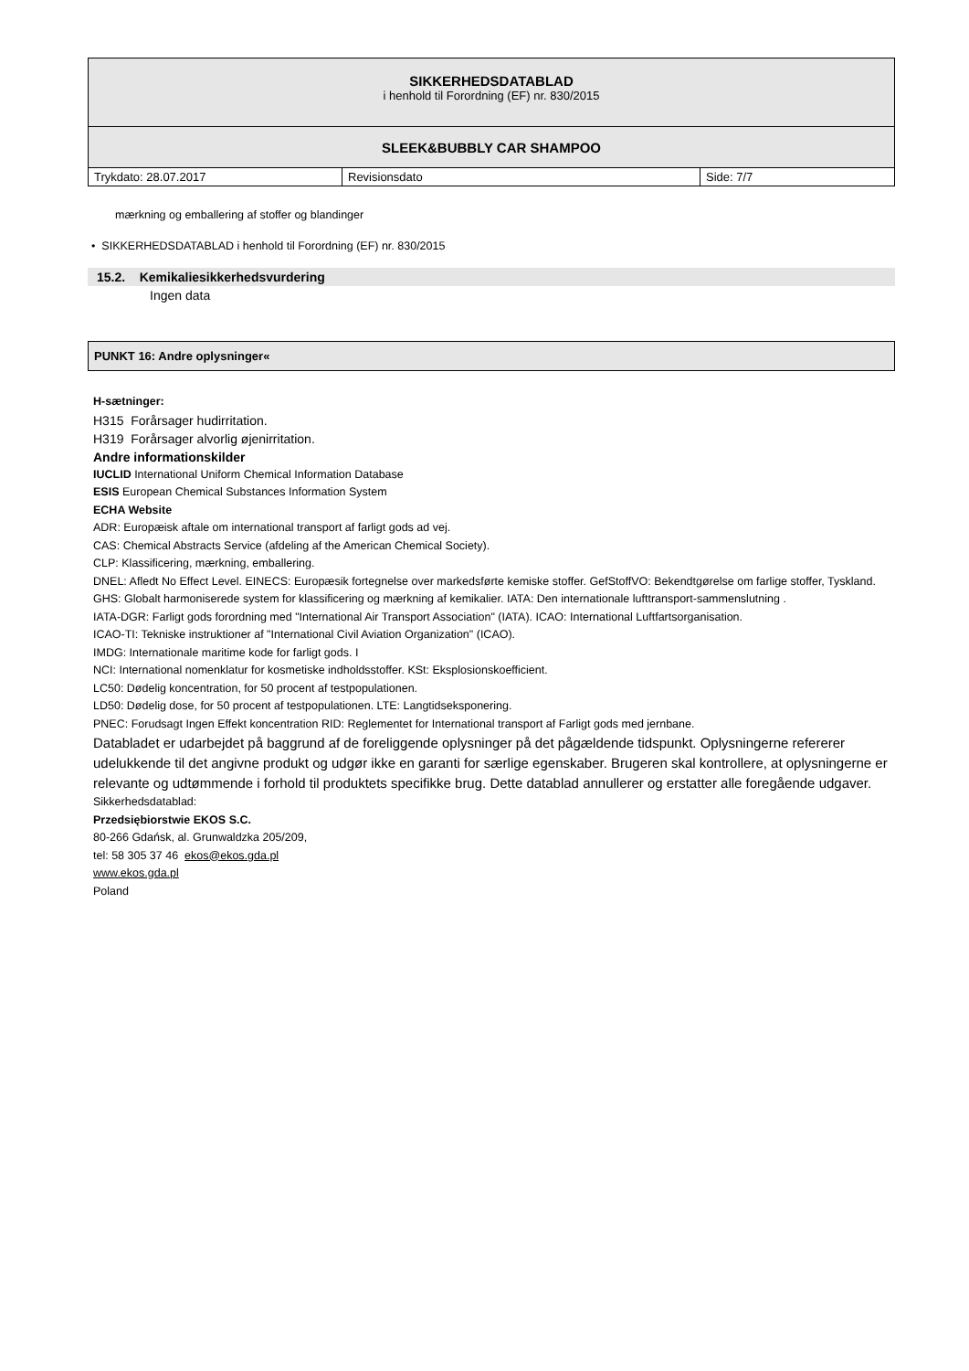| SIKKERHEDSDATABLAD i henhold til Forordning (EF) nr. 830/2015 | | |
| SLEEK&BUBBLY CAR SHAMPOO | | |
| Trykdato: 28.07.2017 | Revisionsdato | Side: 7/7 |
mærkning og emballering af stoffer og blandinger
• SIKKERHEDSDATABLAD i henhold til Forordning (EF) nr. 830/2015
15.2. Kemikaliesikkerhedsvurdering
Ingen data
PUNKT 16: Andre oplysninger«
H-sætninger:
H315 Forårsager hudirritation.
H319 Forårsager alvorlig øjenirritation.
Andre informationskilder
IUCLID International Uniform Chemical Information Database
ESIS European Chemical Substances Information System
ECHA Website
ADR: Europæisk aftale om international transport af farligt gods ad vej.
CAS: Chemical Abstracts Service (afdeling af the American Chemical Society).
CLP: Klassificering, mærkning, emballering.
DNEL: Afledt No Effect Level. EINECS: Europæsik fortegnelse over markedsførte kemiske stoffer. GefStoffVO: Bekendtgørelse om farlige stoffer, Tyskland.
GHS: Globalt harmoniserede system for klassificering og mærkning af kemikalier. IATA: Den internationale lufttransport-sammenslutning .
IATA-DGR: Farligt gods forordning med "International Air Transport Association" (IATA). ICAO: International Luftfartsorganisation.
ICAO-TI: Tekniske instruktioner af "International Civil Aviation Organization" (ICAO).
IMDG: Internationale maritime kode for farligt gods. I
NCI: International nomenklatur for kosmetiske indholdsstoffer. KSt: Eksplosionskoefficient.
LC50: Dødelig koncentration, for 50 procent af testpopulationen.
LD50: Dødelig dose, for 50 procent af testpopulationen. LTE: Langtidseksponering.
PNEC: Forudsagt Ingen Effekt koncentration RID: Reglementet for International transport af Farligt gods med jernbane.
Databladet er udarbejdet på baggrund af de foreliggende oplysninger på det pågældende tidspunkt. Oplysningerne refererer udelukkende til det angivne produkt og udgør ikke en garanti for særlige egenskaber. Brugeren skal kontrollere, at oplysningerne er relevante og udtømmende i forhold til produktets specifikke brug. Dette datablad annullerer og erstatter alle foregående udgaver.
Sikkerhedsdatablad:
Przedsiębiorstwie EKOS S.C.
80-266 Gdańsk, al. Grunwaldzka 205/209,
tel: 58 305 37 46 ekos@ekos.gda.pl
www.ekos.gda.pl
Poland